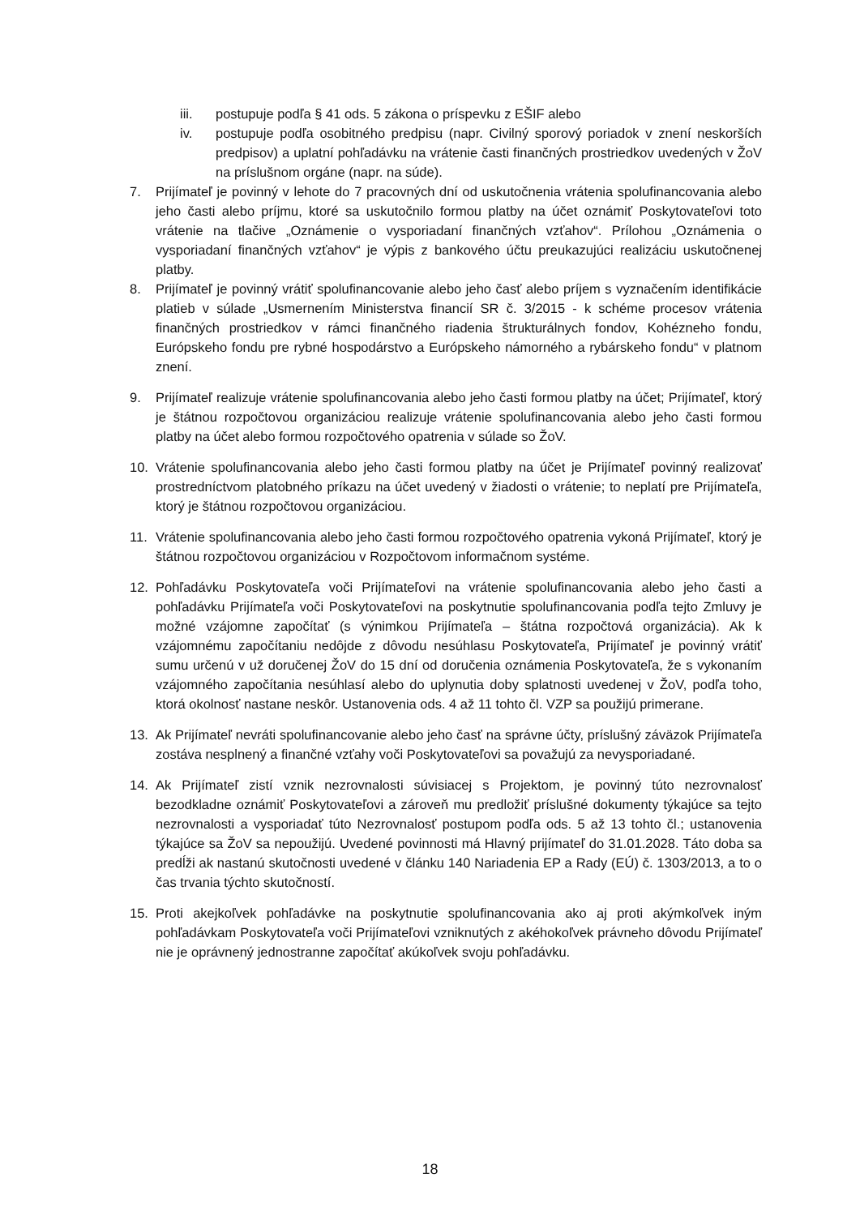iii. postupuje podľa § 41 ods. 5 zákona o príspevku z EŠIF alebo
iv. postupuje podľa osobitného predpisu (napr. Civilný sporový poriadok v znení neskorších predpisov) a uplatní pohľadávku na vrátenie časti finančných prostriedkov uvedených v ŽoV na príslušnom orgáne (napr. na súde).
7. Prijímateľ je povinný v lehote do 7 pracovných dní od uskutočnenia vrátenia spolufinancovania alebo jeho časti alebo príjmu, ktoré sa uskutočnilo formou platby na účet oznámiť Poskytovateľovi toto vrátenie na tlačive „Oznámenie o vysporiadaní finančných vzťahov“. Prílohou „Oznámenia o vysporiadaní finančných vzťahov“ je výpis z bankového účtu preukazujúci realizáciu uskutočnenej platby.
8. Prijímateľ je povinný vrátiť spolufinancovanie alebo jeho časť alebo príjem s vyznačením identifikácie platieb v súlade „Usmernením Ministerstva financií SR č. 3/2015 - k schéme procesov vrátenia finančných prostriedkov v rámci finančného riadenia štrukturálnych fondov, Kohézneho fondu, Európskeho fondu pre rybné hospodárstvo a Európskeho námorného a rybárskeho fondu“ v platnom znení.
9. Prijímateľ realizuje vrátenie spolufinancovania alebo jeho časti formou platby na účet; Prijímateľ, ktorý je štátnou rozpočtovou organizáciou realizuje vrátenie spolufinancovania alebo jeho časti formou platby na účet alebo formou rozpočtového opatrenia v súlade so ŽoV.
10. Vrátenie spolufinancovania alebo jeho časti formou platby na účet je Prijímateľ povinný realizovať prostredníctvom platobného príkazu na účet uvedený v žiadosti o vrátenie; to neplatí pre Prijímateľa, ktorý je štátnou rozpočtovou organizáciou.
11. Vrátenie spolufinancovania alebo jeho časti formou rozpočtového opatrenia vykoná Prijímateľ, ktorý je štátnou rozpočtovou organizáciou v Rozpočtovom informačnom systéme.
12. Pohľadávku Poskytovateľa voči Prijímateľovi na vrátenie spolufinancovania alebo jeho časti a pohľadávku Prijímateľa voči Poskytovateľovi na poskytnutie spolufinancovania podľa tejto Zmluvy je možné vzájomne započítať (s výnimkou Prijímateľa – štátna rozpočtová organizácia). Ak k vzájomnému započítaniu nedôjde z dôvodu nesúhlasu Poskytovateľa, Prijímateľ je povinný vrátiť sumu určenú v už doručenej ŽoV do 15 dní od doručenia oznámenia Poskytovateľa, že s vykonaním vzájomného započítania nesúhlasí alebo do uplynutia doby splatnosti uvedenej v ŽoV, podľa toho, ktorá okolnosť nastane neskôr. Ustanovenia ods. 4 až 11 tohto čl. VZP sa použijú primerane.
13. Ak Prijímateľ nevráti spolufinancovanie alebo jeho časť na správne účty, príslušný záväzok Prijímateľa zostáva nesplnený a finančné vzťahy voči Poskytovateľovi sa považujú za nevysporiadané.
14. Ak Prijímateľ zistí vznik nezrovnalosti súvisiacej s Projektom, je povinný túto nezrovnalosť bezodkladne oznámiť Poskytovateľovi a zároveň mu predložiť príslušné dokumenty týkajúce sa tejto nezrovnalosti a vysporiadať túto Nezrovnalosť postupom podľa ods. 5 až 13 tohto čl.; ustanovenia týkajúce sa ŽoV sa nepoužijú. Uvedené povinnosti má Hlavný prijímateľ do 31.01.2028. Táto doba sa predĺži ak nastanú skutočnosti uvedené v článku 140 Nariadenia EP a Rady (EÚ) č. 1303/2013, a to o čas trvania týchto skutočností.
15. Proti akejkoľvek pohľadávke na poskytnutie spolufinancovania ako aj proti akýmkoľvek iným pohľadávkam Poskytovateľa voči Prijímateľovi vzniknutých z akéhokoľvek právneho dôvodu Prijímateľ nie je oprávnený jednostranne započítať akúkoľvek svoju pohľadávku.
18